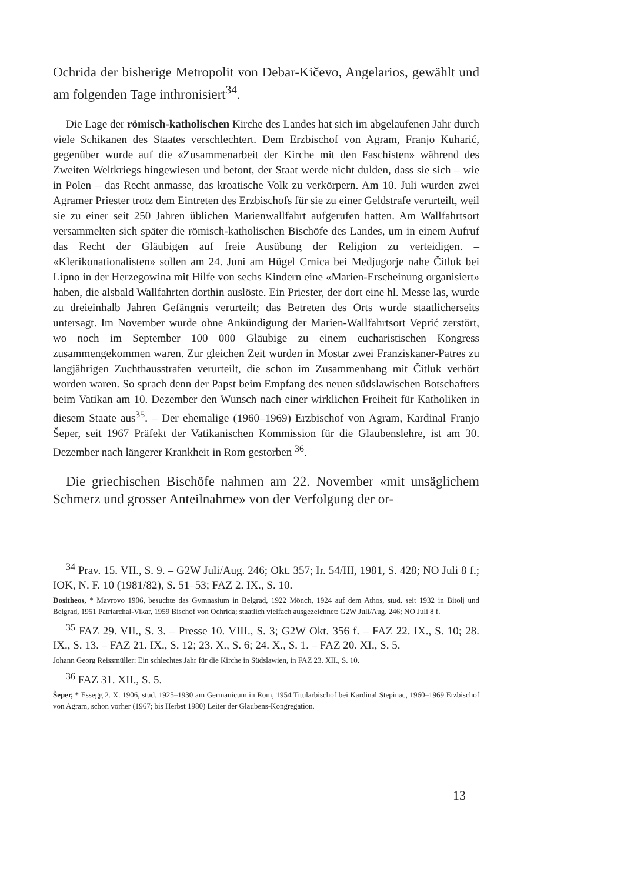Ochrida der bisherige Metropolit von Debar-Kičevo, Angelarios, gewählt und am folgenden Tage inthronisiert<sup>34</sup>.
Die Lage der römisch-katholischen Kirche des Landes hat sich im abgelaufenen Jahr durch viele Schikanen des Staates verschlechtert. Dem Erzbischof von Agram, Franjo Kuharić, gegenüber wurde auf die «Zusammenarbeit der Kirche mit den Faschisten» während des Zweiten Weltkriegs hingewiesen und betont, der Staat werde nicht dulden, dass sie sich – wie in Polen – das Recht anmasse, das kroatische Volk zu verkörpern. Am 10. Juli wurden zwei Agramer Priester trotz dem Eintreten des Erzbischofs für sie zu einer Geldstrafe verurteilt, weil sie zu einer seit 250 Jahren üblichen Marienwallfahrt aufgerufen hatten. Am Wallfahrtsort versammelten sich später die römisch-katholischen Bischöfe des Landes, um in einem Aufruf das Recht der Gläubigen auf freie Ausübung der Religion zu verteidigen. – «Klerikonationalisten» sollen am 24. Juni am Hügel Crnica bei Medjugorje nahe Čitluk bei Lipno in der Herzegowina mit Hilfe von sechs Kindern eine «Marien-Erscheinung organisiert» haben, die alsbald Wallfahrten dorthin auslöste. Ein Priester, der dort eine hl. Messe las, wurde zu dreieinhalb Jahren Gefängnis verurteilt; das Betreten des Orts wurde staatlicherseits untersagt. Im November wurde ohne Ankündigung der Marien-Wallfahrtsort Veprić zerstört, wo noch im September 100 000 Gläubige zu einem eucharistischen Kongress zusammengekommen waren. Zur gleichen Zeit wurden in Mostar zwei Franziskaner-Patres zu langjährigen Zuchthausstrafen verurteilt, die schon im Zusammenhang mit Čitluk verhört worden waren. So sprach denn der Papst beim Empfang des neuen südslawischen Botschafters beim Vatikan am 10. Dezember den Wunsch nach einer wirklichen Freiheit für Katholiken in diesem Staate aus<sup>35</sup>. – Der ehemalige (1960–1969) Erzbischof von Agram, Kardinal Franjo Šeper, seit 1967 Präfekt der Vatikanischen Kommission für die Glaubenslehre, ist am 30. Dezember nach längerer Krankheit in Rom gestorben <sup>36</sup>.
Die griechischen Bischöfe nahmen am 22. November «mit unsäglichem Schmerz und grosser Anteilnahme» von der Verfolgung der or-
<sup>34</sup> Prav. 15. VII., S. 9. – G2W Juli/Aug. 246; Okt. 357; Ir. 54/III, 1981, S. 428; NO Juli 8 f.; IOK, N. F. 10 (1981/82), S. 51–53; FAZ 2. IX., S. 10.
Dositheos, * Mavrovo 1906, besuchte das Gymnasium in Belgrad, 1922 Mönch, 1924 auf dem Athos, stud. seit 1932 in Bitolj und Belgrad, 1951 Patriarchal-Vikar, 1959 Bischof von Ochrida; staatlich vielfach ausgezeichnet: G2W Juli/Aug. 246; NO Juli 8 f.
<sup>35</sup> FAZ 29. VII., S. 3. – Presse 10. VIII., S. 3; G2W Okt. 356 f. – FAZ 22. IX., S. 10; 28. IX., S. 13. – FAZ 21. IX., S. 12; 23. X., S. 6; 24. X., S. 1. – FAZ 20. XI., S. 5.
Johann Georg Reissmüller: Ein schlechtes Jahr für die Kirche in Südslawien, in FAZ 23. XII., S. 10.
<sup>36</sup> FAZ 31. XII., S. 5.
Šeper, * Essegg 2. X. 1906, stud. 1925–1930 am Germanicum in Rom, 1954 Titularbischof bei Kardinal Stepinac, 1960–1969 Erzbischof von Agram, schon vorher (1967; bis Herbst 1980) Leiter der Glaubens-Kongregation.
13